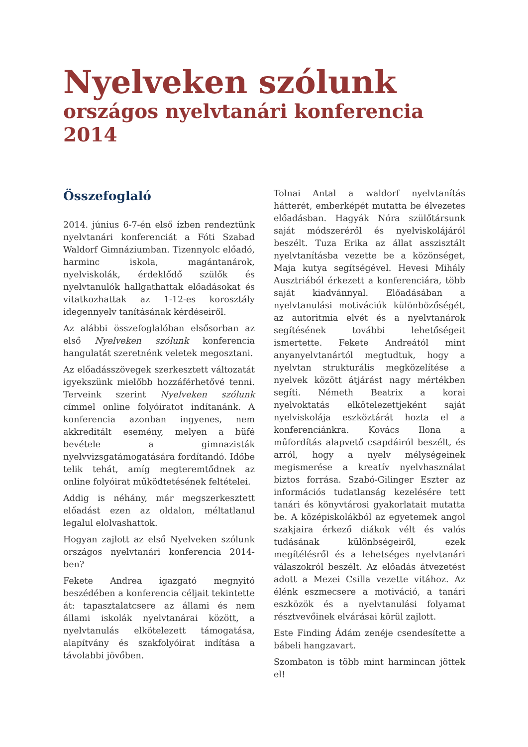Nyelveken szólunk
országos nyelvtanári konferencia 2014
Összefoglaló
2014. június 6-7-én első ízben rendeztünk nyelvtanári konferenciát a Fóti Szabad Waldorf Gimnáziumban. Tizennyolc előadó, harminc iskola, magántanárok, nyelviskolák, érdeklődő szülők és nyelvtanulók hallgathattak előadásokat és vitatkozhattak az 1-12-es korosztály idegennyelv tanításának kérdéseiről.
Az alábbi összefoglalóban elsősorban az első Nyelveken szólunk konferencia hangulatát szeretnénk veletek megosztani.
Az előadásszövegek szerkesztett változatát igyekszünk mielőbb hozzáférhetővé tenni. Terveink szerint Nyelveken szólunk címmel online folyóiratot indítanánk. A konferencia azonban ingyenes, nem akkreditált esemény, melyen a büfé bevétele a gimnazisták nyelvvizsgatámogatására fordítandó. Időbe telik tehát, amíg megteremtődnek az online folyóirat működtetésének feltételei.
Addig is néhány, már megszerkesztett előadást ezen az oldalon, méltatlanul legalul elolvashattok.
Hogyan zajlott az első Nyelveken szólunk országos nyelvtanári konferencia 2014-ben?
Fekete Andrea igazgató megnyitó beszédében a konferencia céljait tekintette át: tapasztalatcsere az állami és nem állami iskolák nyelvtanárai között, a nyelvtanulás elkötelezett támogatása, alapítvány és szakfolyóirat indítása a távolabbi jövőben.
Tolnai Antal a waldorf nyelvtanítás hátterét, emberképét mutatta be élvezetes előadásban. Hagyák Nóra szülőtársunk saját módszeréről és nyelviskolájáról beszélt. Tuza Erika az állat asszisztált nyelvtanításba vezette be a közönséget, Maja kutya segítségével. Hevesi Mihály Ausztriából érkezett a konferenciára, több saját kiadvánnyal. Előadásában a nyelvtanulási motivációk különbözőségét, az autoritmia elvét és a nyelvtanárok segítésének további lehetőségeit ismertette. Fekete Andreától mint anyanyelvtanártól megtudtuk, hogy a nyelvtan strukturális megközelítése a nyelvek között átjárást nagy mértékben segíti. Németh Beatrix a korai nyelvoktatás elkötelezettjeként saját nyelviskolája eszköztárát hozta el a konferenciánkra. Kovács Ilona a műfordítás alapvető csapdáiról beszélt, és arról, hogy a nyelv mélységeinek megismerése a kreatív nyelvhasználat biztos forrása. Szabó-Gilinger Eszter az információs tudatlanság kezelésére tett tanári és könyvtárosi gyakorlatait mutatta be. A középiskolákból az egyetemek angol szakjaira érkező diákok vélt és valós tudásának különbségeiről, ezek megítélésről és a lehetséges nyelvtanári válaszokról beszélt. Az előadás átvezetést adott a Mezei Csilla vezette vitához. Az élénk eszmecsere a motiváció, a tanári eszközök és a nyelvtanulási folyamat résztvevőinek elvárásai körül zajlott.
Este Finding Ádám zenéje csendesítette a bábeli hangzavart.
Szombaton is több mint harmincan jöttek el!